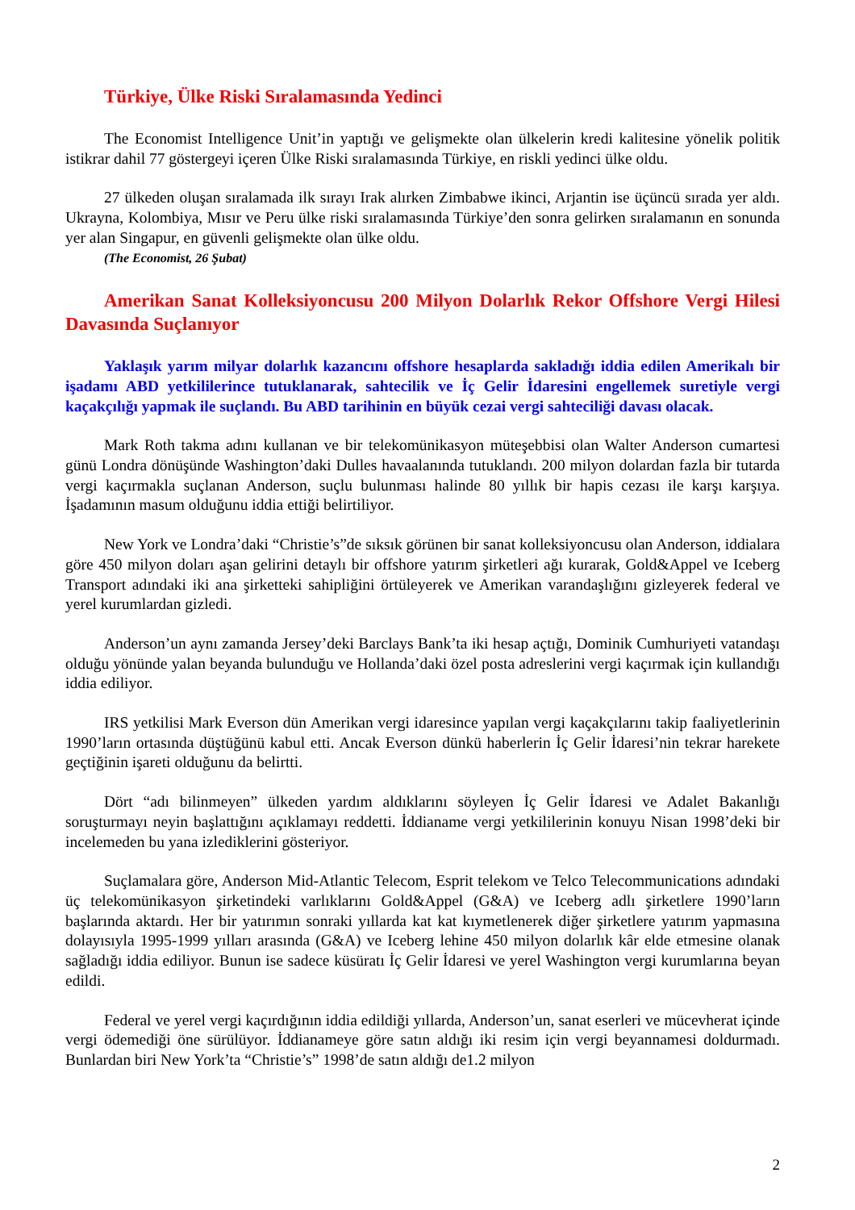Türkiye, Ülke Riski Sıralamasında Yedinci
The Economist Intelligence Unit’in yaptığı ve gelişmekte olan ülkelerin kredi kalitesine yönelik politik istikrar dahil 77 göstergeyi içeren Ülke Riski sıralamasında Türkiye, en riskli yedinci ülke oldu.
27 ülkeden oluşan sıralamada ilk sırayı Irak alırken Zimbabwe ikinci, Arjantin ise üçüncü sırada yer aldı. Ukrayna, Kolombiya, Mısır ve Peru ülke riski sıralamasında Türkiye’den sonra gelirken sıralamanın en sonunda yer alan Singapur, en güvenli gelişmekte olan ülke oldu.
(The Economist, 26 Şubat)
Amerikan Sanat Kolleksiyoncusu 200 Milyon Dolarlık Rekor Offshore Vergi Hilesi Davasında Suçlanıyor
Yaklaşık yarım milyar dolarlık kazancını offshore hesaplarda sakladığı iddia edilen Amerikalı bir işadamı ABD yetkililerince tutuklanarak, sahtecilik ve İç Gelir İdaresini engellemek suretiyle vergi kaçakçılığı yapmak ile suçlandı. Bu ABD tarihinin en büyük cezai vergi sahteciliği davası olacak.
Mark Roth takma adını kullanan ve bir telekomünikasyon müteşebbisi olan Walter Anderson cumartesi günü Londra dönüşünde Washington’daki Dulles havaalanında tutuklandı. 200 milyon dolardan fazla bir tutarda vergi kaçırmakla suçlanan Anderson, suçlu bulunması halinde 80 yıllık bir hapis cezası ile karşı karşıya. İşadamının masum olduğunu iddia ettiği belirtiliyor.
New York ve Londra’daki “Christie’s”de sıksık görünen bir sanat kolleksiyoncusu olan Anderson, iddialara göre 450 milyon doları aşan gelirini detaylı bir offshore yatırım şirketleri ağı kurarak, Gold&Appel ve Iceberg Transport adındaki iki ana şirketteki sahipliğini örtüleyerek ve Amerikan varandaşlığını gizleyerek federal ve yerel kurumlardan gizledi.
Anderson’un aynı zamanda Jersey’deki Barclays Bank’ta iki hesap açtığı, Dominik Cumhuriyeti vatandaşı olduğu yönünde yalan beyanda bulunduğu ve Hollanda’daki özel posta adreslerini vergi kaçırmak için kullandığı iddia ediliyor.
IRS yetkilisi Mark Everson dün Amerikan vergi idaresince yapılan vergi kaçakçılarını takip faaliyetlerinin 1990’ların ortasında düştüğünü kabul etti. Ancak Everson dünkü haberlerin İç Gelir İdaresi’nin tekrar harekete geçtiğinin işareti olduğunu da belirtti.
Dört “adı bilinmeyen” ülkeden yardım aldıklarını söyleyen İç Gelir İdaresi ve Adalet Bakanlığı soruşturmayı neyin başlattığını açıklamayı reddetti. İddianame vergi yetkililerinin konuyu Nisan 1998’deki bir incelemeden bu yana izlediklerini gösteriyor.
Suçlamalara göre, Anderson Mid-Atlantic Telecom, Esprit telekom ve Telco Telecommunications adındaki üç telekomünikasyon şirketindeki varlıklarını Gold&Appel (G&A) ve Iceberg adlı şirketlere 1990’ların başlarında aktardı. Her bir yatırımın sonraki yıllarda kat kat kıymetlenerek diğer şirketlere yatırım yapmasına dolayısıyla 1995-1999 yılları arasında (G&A) ve Iceberg lehine 450 milyon dolarlık kâr elde etmesine olanak sağladığı iddia ediliyor. Bunun ise sadece küsüratı İç Gelir İdaresi ve yerel Washington vergi kurumlarına beyan edildi.
Federal ve yerel vergi kaçırdığının iddia edildiği yıllarda, Anderson’un, sanat eserleri ve mücevherat içinde vergi ödemediği öne sürülüyor. İddianameye göre satın aldığı iki resim için vergi beyannamesi doldurmadı. Bunlardan biri New York’ta “Christie’s” 1998’de satın aldığı de1.2 milyon
2